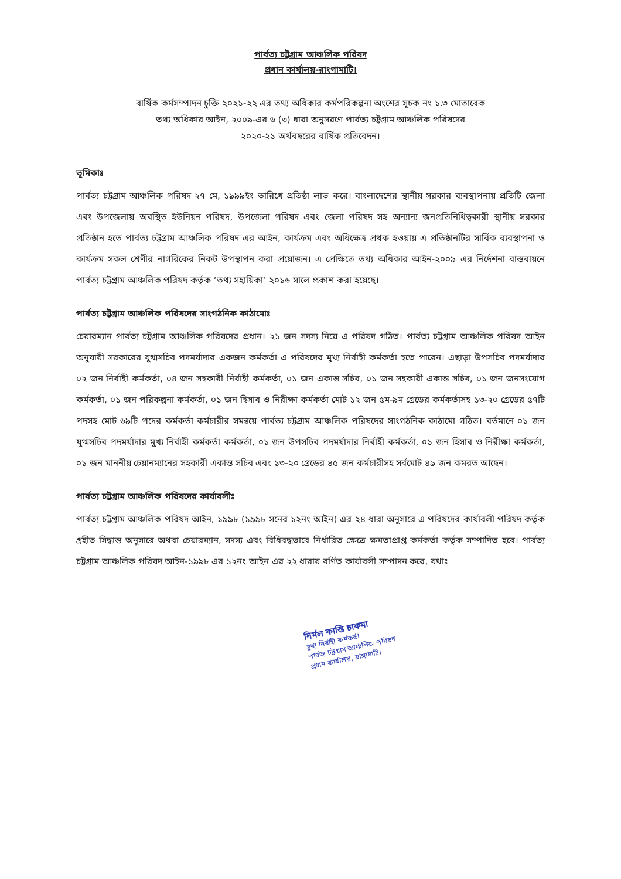পার্বত্য চট্টগ্রাম আঞ্চলিক পরিষদ
প্রধান কার্যালয়-রাংগামাটি।
বার্ষিক কর্মসম্পাদন চুক্তি ২০২১-২২ এর তথ্য অধিকার কর্মপরিকল্পনা অংশের সূচক নং ১.৩ মোতাবেক
তথ্য অধিকার আইন, ২০০৯-এর ৬ (৩) ধারা অনুসরণে পার্বত্য চট্টগ্রাম আঞ্চলিক পরিষদের
২০২০-২১ অর্থবছরের বার্ষিক প্রতিবেদন।
ভূমিকাঃ
পার্বত্য চট্টগ্রাম আঞ্চলিক পরিষদ ২৭ মে, ১৯৯৯ইং তারিখে প্রতিষ্ঠা লাভ করে। বাংলাদেশের স্থানীয় সরকার ব্যবস্থাপনায় প্রতিটি জেলা এবং উপজেলায় অবস্থিত ইউনিয়ন পরিষদ, উপজেলা পরিষদ এবং জেলা পরিষদ সহ অন্যান্য জনপ্রতিনিধিত্বকারী স্থানীয় সরকার প্রতিষ্ঠান হতে পার্বত্য চট্টগ্রাম আঞ্চলিক পরিষদ এর আইন, কার্যক্রম এবং অধিক্ষেত্র প্রথক হওয়ায় এ প্রতিষ্ঠানটির সার্বিক ব্যবস্থাপনা ও কার্যক্রম সকল শ্রেণীর নাগরিকের নিকট উপস্থাপন করা প্রয়োজন। এ প্রেক্ষিতে তথ্য অধিকার আইন-২০০৯ এর নির্দেশনা বাস্তবায়নে পার্বত্য চট্টগ্রাম আঞ্চলিক পরিষদ কর্তৃক ‘তথ্য সহায়িকা’ ২০১৬ সালে প্রকাশ করা হয়েছে।
পার্বত্য চট্টগ্রাম আঞ্চলিক পরিষদের সাংগঠনিক কাঠামোঃ
চেয়ারম্যান পার্বত্য চট্টগ্রাম আঞ্চলিক পরিষদের প্রধান। ২১ জন সদস্য নিয়ে এ পরিষদ গঠিত। পার্বত্য চট্টগ্রাম আঞ্চলিক পরিষদ আইন অনুযায়ী সরকারের যুগ্মসচিব পদমর্যাদার একজন কর্মকর্তা এ পরিষদের মুখ্য নির্বাহী কর্মকর্তা হতে পারেন। এছাড়া উপসচিব পদমর্যাদার ০২ জন নির্বাহী কর্মকর্তা, ০৪ জন সহকারী নির্বাহী কর্মকর্তা, ০১ জন একান্ত সচিব, ০১ জন সহকারী একান্ত সচিব, ০১ জন জনসংযোগ কর্মকর্তা, ০১ জন পরিকল্পনা কর্মকর্তা, ০১ জন হিসাব ও নিরীক্ষা কর্মকর্তা মোট ১২ জন ৫ম-৯ম গ্রেডের কর্মকর্তাসহ ১৩-২০ গ্রেডের ৫৭টি পদসহ মোট ৬৯টি পদের কর্মকর্তা কর্মচারীর সমন্বয়ে পার্বত্য চট্টগ্রাম আঞ্চলিক পরিষদের সাংগঠনিক কাঠামো গঠিত। বর্তমানে ০১ জন যুগ্মসচিব পদমর্যাদার মুখ্য নির্বাহী কর্মকর্তা কর্মকর্তা, ০১ জন উপসচিব পদমর্যাদার নির্বাহী কর্মকর্তা, ০১ জন হিসাব ও নিরীক্ষা কর্মকর্তা, ০১ জন মাননীয় চেয়ানম্যানের সহকারী একান্ত সচিব এবং ১৩-২০ গ্রেডের ৪৫ জন কর্মচারীসহ সর্বমোট ৪৯ জন কমরত আছেন।
পার্বত্য চট্টগ্রাম আঞ্চলিক পরিষদের কার্যাবলীঃ
পার্বত্য চট্টগ্রাম আঞ্চলিক পরিষদ আইন, ১৯৯৮ (১৯৯৮ সনের ১২নং আইন) এর ২৪ ধারা অনুসারে এ পরিষদের কার্যাবলী পরিষদ কর্তৃক গ্রহীত সিদ্ধান্ত অনুসারে অথবা চেয়ারম্যান, সদস্য এবং বিধিবদ্ধভাবে নির্ধারিত ক্ষেত্রে ক্ষমতাপ্রাপ্ত কর্মকর্তা কর্তৃক সম্পাদিত হবে। পার্বত্য চট্টগ্রাম আঞ্চলিক পরিষদ আইন-১৯৯৮ এর ১২নং আইন এর ২২ ধারায় বর্ণিত কার্যাবলী সম্পাদন করে, যথাঃ
নির্মল কান্তি চাকমা
মুখ্য নির্বাহী কর্মকর্তা
পার্বত্য চট্টগ্রাম আঞ্চলিক পরিষদ
প্রধান কার্যালয়, রাঙ্গামাটি।